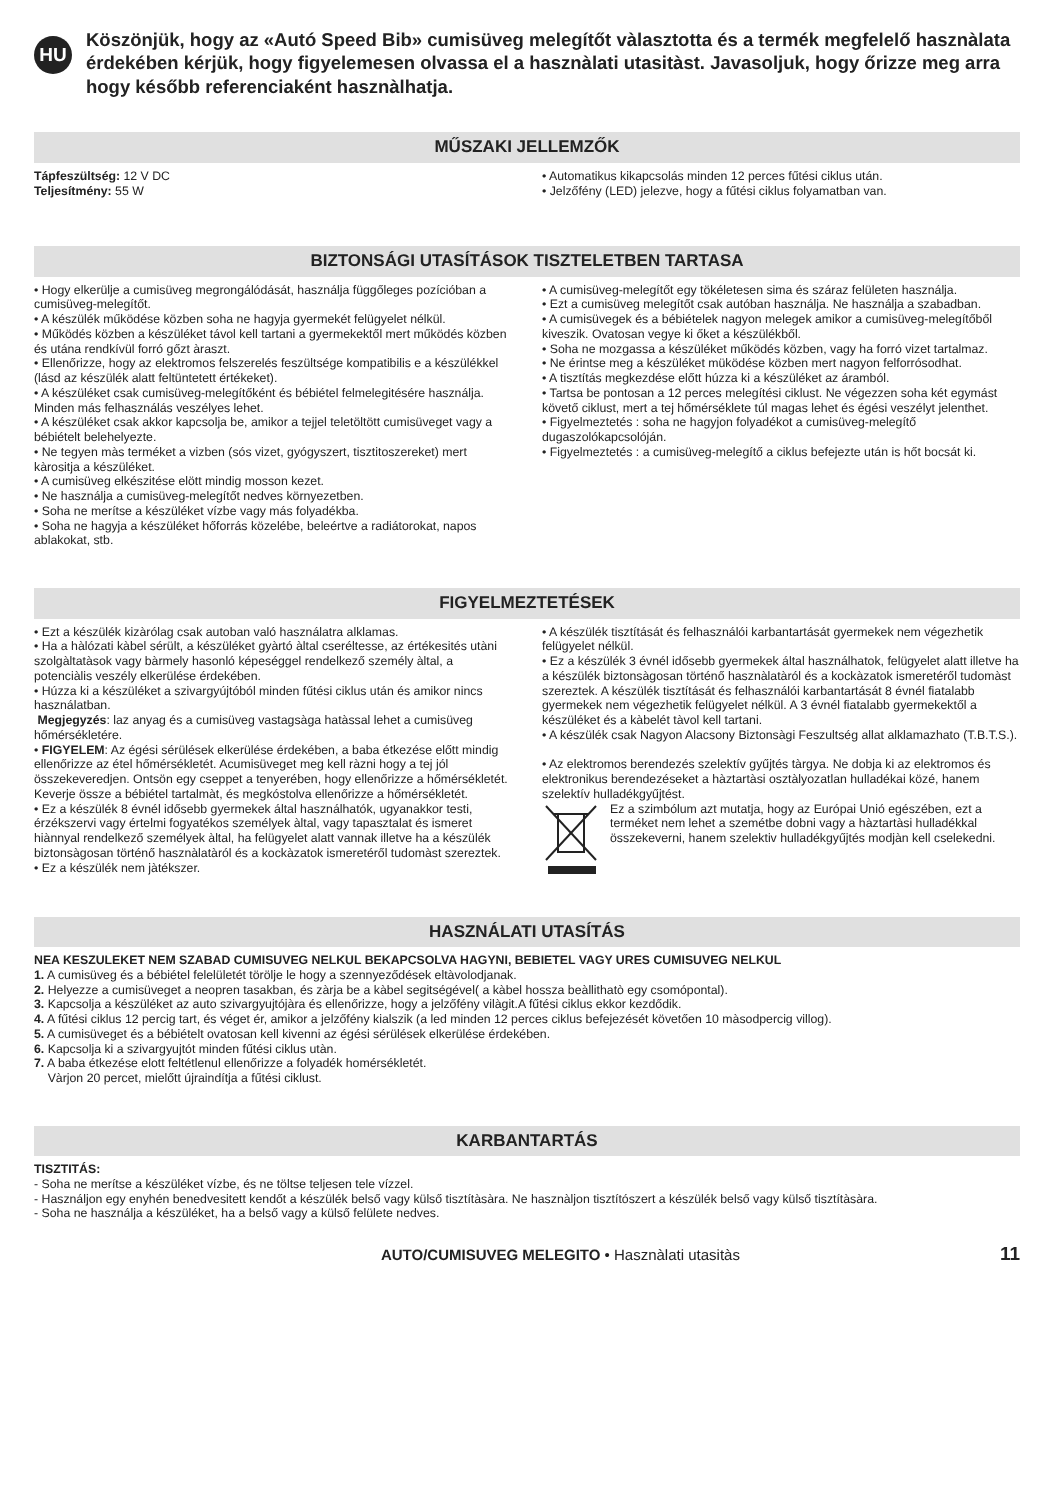HU
Köszönjük, hogy az «Autó Speed Bib» cumisüveg melegítőt vàlasztotta és a termék megfelelő hasznàlata érdekében kérjük, hogy figyelemesen olvassa el a hasznàlati utasitàst. Javasoljuk, hogy őrizze meg arra hogy később referenciaként hasznàlhatja.
MŰSZAKI JELLEMZŐK
Tápfeszültség: 12 V DC
Teljesítmény: 55 W
• Automatikus kikapcsolás minden 12 perces fűtési ciklus után.
• Jelzőfény (LED) jelezve, hogy a fűtési ciklus folyamatban van.
BIZTONSÁGI UTASÍTÁSOK TISZTELETBEN TARTASA
• Hogy elkerülje a cumisüveg megrongálódását, használja függőleges pozícióban a cumisüveg-melegítőt.
• A készülék működése közben soha ne hagyja gyermekét felügyelet nélkül.
• Működés közben a készüléket távol kell tartani a gyermekektől mert működés közben és utána rendkívül forró gőzt àraszt.
• Ellenőrizze, hogy az elektromos felszerelés feszültsége kompatibilis e a készülékkel (lásd az készülék alatt feltüntetett értékeket).
• A készüléket csak cumisüveg-melegítőként és bébiétel felmelegitésére használja. Minden más felhasználás veszélyes lehet.
• A készüléket csak akkor kapcsolja be, amikor a tejjel teletöltött cumisüveget vagy a bébiételt belehelyezte.
• Ne tegyen màs terméket a vizben (sós vizet, gyógyszert, tisztitoszereket) mert kàrositja a készüléket.
• A cumisüveg elkészitése elött mindig mosson kezet.
• Ne használja a cumisüveg-melegítőt nedves környezetben.
• Soha ne merítse a készüléket vízbe vagy más folyadékba.
• Soha ne hagyja a készüléket hőforrás közelébe, beleértve a radiátorokat, napos ablakokat, stb.
• A cumisüveg-melegítőt egy tökéletesen sima és száraz felületen használja.
• Ezt a cumisüveg melegítőt csak autóban használja. Ne használja a szabadban.
• A cumisüvegek és a bébiételek nagyon melegek amikor a cumisüveg-melegítőből kiveszik. Ovatosan vegye ki őket a készülékből.
• Soha ne mozgassa a készüléket működés közben, vagy ha forró vizet tartalmaz.
• Ne érintse meg a készüléket müködése közben mert nagyon felforrósodhat.
• A tisztítás megkezdése előtt húzza ki a készüléket az áramból.
• Tartsa be pontosan a 12 perces melegítési ciklust. Ne végezzen soha két egymást követő ciklust, mert a tej hőmérséklete túl magas lehet és égési veszélyt jelenthet.
• Figyelmeztetés : soha ne hagyjon folyadékot a cumisüveg-melegítő dugaszolókapcsolóján.
• Figyelmeztetés : a cumisüveg-melegítő a ciklus befejezte után is hőt bocsát ki.
FIGYELMEZTETÉSEK
• Ezt a készülék kizàrólag csak autoban való használatra alklamas.
• Ha a hàlózati kàbel sérült, a készüléket gyàrtó àltal cseréltesse, az értékesités utàni szolgàltatàsok vagy bàrmely hasonló képeséggel rendelkező személy àltal, a potenciàlis veszély elkerülése érdekében.
• Húzza ki a készüléket a szivargyújtóból minden fűtési ciklus után és amikor nincs használatban.
Megjegyzés: laz anyag és a cumisüveg vastagsàga hatàssal lehet a cumisüveg hőmérsékletére.
• FIGYELEM: Az égési sérülések elkerülése érdekében, a baba étkezése előtt mindig ellenőrizze az étel hőmérsékletét. Acumisüveget meg kell ràzni hogy a tej jól összekeveredjen. Ontsön egy cseppet a tenyerében, hogy ellenőrizze a hőmérsékletét. Keverje össze a bébiétel tartalmàt, és megkóstolva ellenőrizze a hőmérsékletét.
• Ez a készülék 8 évnél idősebb gyermekek által használhatók, ugyanakkor testi, érzékszervi vagy értelmi fogyatékos személyek àltal, vagy tapasztalat és ismeret hiànnyal rendelkező személyek àltal, ha felügyelet alatt vannak illetve ha a készülék biztonsàgosan történő hasznàlatàról és a kockàzatok ismeretéről tudomàst szereztek.
• Ez a készülék nem jàtékszer.
• A készülék tisztítását és felhasználói karbantartását gyermekek nem végezhetik felügyelet nélkül.
• Ez a készülék 3 évnél idősebb gyermekek által használhatok, felügyelet alatt illetve ha a készülék biztonsàgosan történő hasznàlatàról és a kockàzatok ismeretéről tudomàst szereztek. A készülék tisztítását és felhasználói karbantartását 8 évnél fiatalabb gyermekek nem végezhetik felügyelet nélkül. A 3 évnél fiatalabb gyermekektől a készüléket és a kàbelét tàvol kell tartani.
• A készülék csak Nagyon Alacsony Biztonsàgi Feszultség allat alklamazhato (T.B.T.S.).
• Az elektromos berendezés szelektív gyűjtés tàrgya. Ne dobja ki az elektromos és elektronikus berendezéseket a hàztartàsi osztàlyozatlan hulladékai közé, hanem szelektív hulladékgyűjtést.
Ez a szimbólum azt mutatja, hogy az Európai Unió egészében, ezt a terméket nem lehet a szemétbe dobni vagy a hàztartàsi hulladékkal összekeverni, hanem szelektiv hulladékgyűjtés modjàn kell cselekedni.
HASZNÁLATI UTASÍTÁS
NEA KESZULEKET NEM SZABAD CUMISUVEG NELKUL BEKAPCSOLVA HAGYNI, BEBIETEL VAGY URES CUMISUVEG NELKUL
1. A cumisüveg és a bébiétel felelületét törölje le hogy a szennyeződések eltàvolodjanak.
2. Helyezze a cumisüveget a neopren tasakban, és zàrja be a kàbel segitségével( a kàbel hossza beàllithatò egy csomópontal).
3. Kapcsolja a készüléket az auto szivargyujtójàra és ellenőrizze, hogy a jelzőfény vilàgit.A fűtési ciklus ekkor kezdődik.
4. A fűtési ciklus 12 percig tart, és véget ér, amikor a jelzőfény kialszik (a led minden 12 perces ciklus befejezését követően 10 màsodpercig villog).
5. A cumisüveget és a bébiételt ovatosan kell kivenni az égési sérülések elkerülése érdekében.
6. Kapcsolja ki a szivargyujtót minden fűtési ciklus utàn.
7. A baba étkezése elott feltétlenul ellenőrizze a folyadék homérsékletét.
Vàrjon 20 percet, mielőtt újraindítja a fűtési ciklust.
KARBANTARTÁS
TISZTITÁS:
- Soha ne merítse a készüléket vízbe, és ne töltse teljesen tele vízzel.
- Használjon egy enyhén benedvesitett kendőt a készülék belső vagy külső tisztítàsàra. Ne hasznàljon tisztítószert a készülék belső vagy külső tisztítàsàra.
- Soha ne használja a készüléket, ha a belső vagy a külső felülete nedves.
AUTO/CUMISUVEG MELEGITO • Hasznàlati utasitàs 11